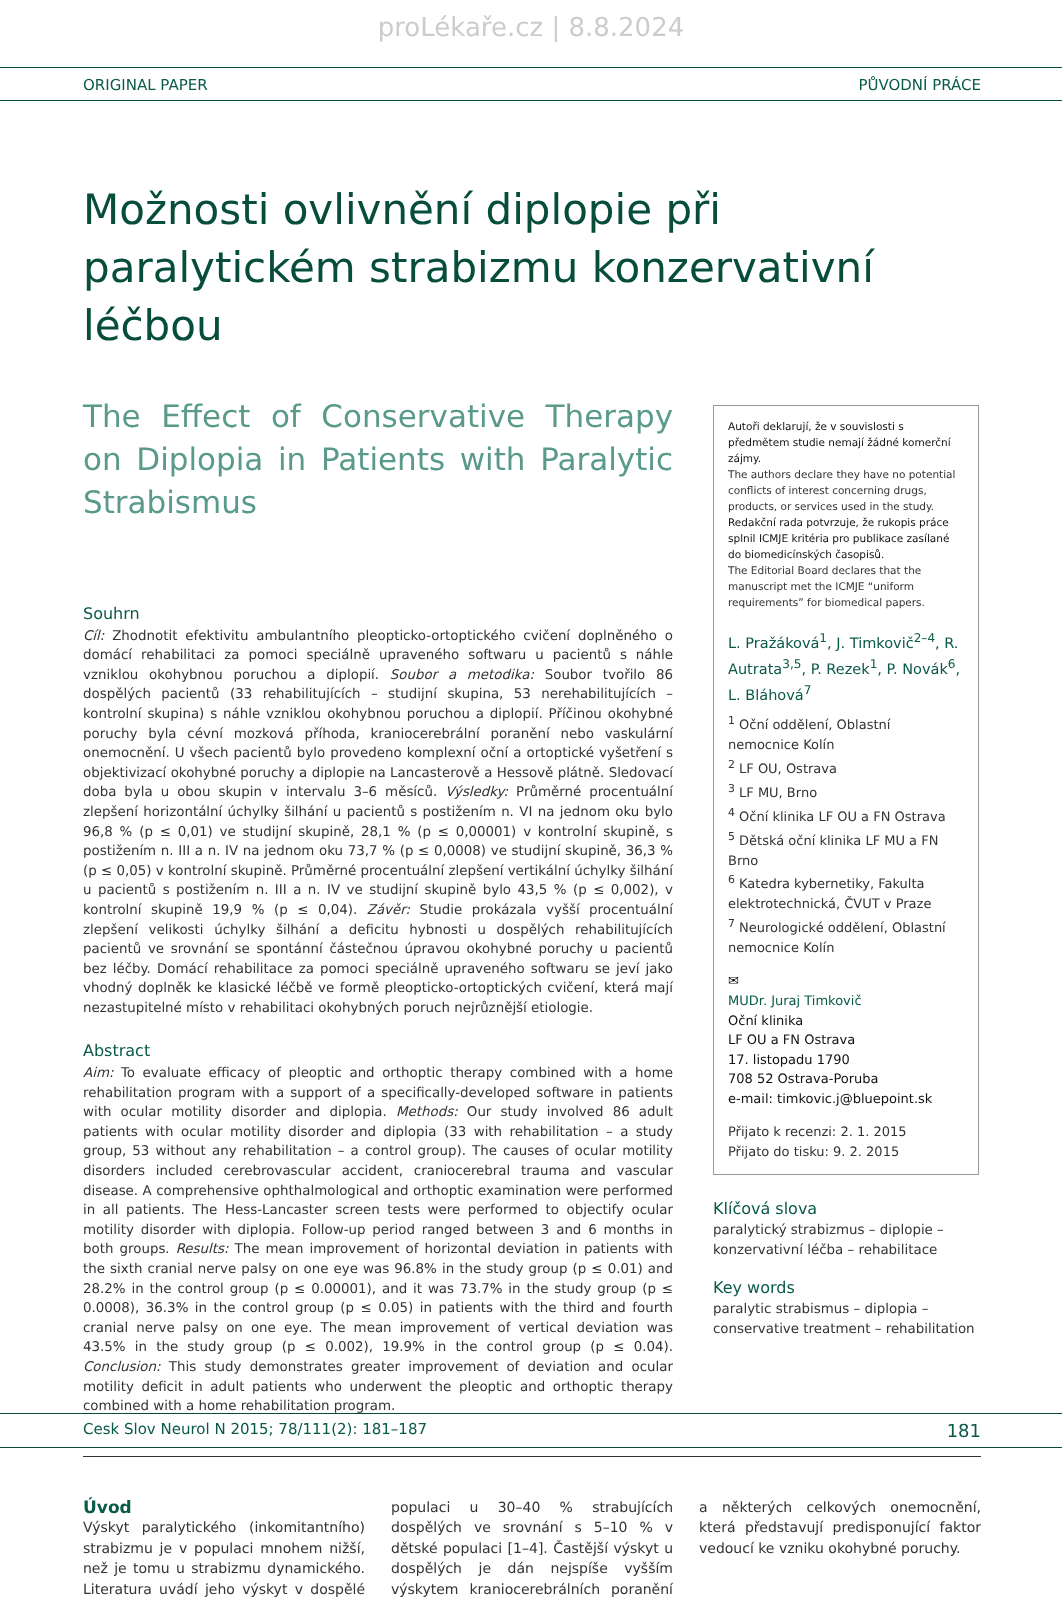proLékaře.cz | 8.8.2024
ORIGINAL PAPER PŮVODNÍ PRÁCE
Možnosti ovlivnění diplopie při paralytickém strabizmu konzervativní léčbou
The Effect of Conservative Therapy on Diplopia in Patients with Paralytic Strabismus
Souhrn
Cíl: Zhodnotit efektivitu ambulantního pleopticko-ortoptického cvičení doplněného o domácí rehabilitaci za pomoci speciálně upraveného softwaru u pacientů s náhle vzniklou okohybnou poruchou a diplopií. Soubor a metodika: Soubor tvořilo 86 dospělých pacientů (33 rehabilitujících – studijní skupina, 53 nerehabilitujících – kontrolní skupina) s náhle vzniklou okohybnou poruchou a diplopií. Příčinou okohybné poruchy byla cévní mozková příhoda, kraniocerebrální poranění nebo vaskulární onemocnění. U všech pacientů bylo provedeno komplexní oční a ortoptické vyšetření s objektivizací okohybné poruchy a diplopie na Lancasterově a Hessově plátně. Sledovací doba byla u obou skupin v intervalu 3–6 měsíců. Výsledky: Průměrné procentuální zlepšení horizontální úchylky šilhání u pacientů s postižením n. VI na jednom oku bylo 96,8 % (p ≤ 0,01) ve studijní skupině, 28,1 % (p ≤ 0,00001) v kontrolní skupině, s postižením n. III a n. IV na jednom oku 73,7 % (p ≤ 0,0008) ve studijní skupině, 36,3 % (p ≤ 0,05) v kontrolní skupině. Průměrné procentuální zlepšení vertikální úchylky šilhání u pacientů s postižením n. III a n. IV ve studijní skupině bylo 43,5 % (p ≤ 0,002), v kontrolní skupině 19,9 % (p ≤ 0,04). Závěr: Studie prokázala vyšší procentuální zlepšení velikosti úchylky šilhání a deficitu hybnosti u dospělých rehabilitujících pacientů ve srovnání se spontánní částečnou úpravou okohybné poruchy u pacientů bez léčby. Domácí rehabilitace za pomoci speciálně upraveného softwaru se jeví jako vhodný doplněk ke klasické léčbě ve formě pleopticko-ortoptických cvičení, která mají nezastupitelné místo v rehabilitaci okohybných poruch nejrůznější etiologie.
Abstract
Aim: To evaluate efficacy of pleoptic and orthoptic therapy combined with a home rehabilitation program with a support of a specifically-developed software in patients with ocular motility disorder and diplopia. Methods: Our study involved 86 adult patients with ocular motility disorder and diplopia (33 with rehabilitation – a study group, 53 without any rehabilitation – a control group). The causes of ocular motility disorders included cerebrovascular accident, craniocerebral trauma and vascular disease. A comprehensive ophthalmological and orthoptic examination were performed in all patients. The Hess-Lancaster screen tests were performed to objectify ocular motility disorder with diplopia. Follow-up period ranged between 3 and 6 months in both groups. Results: The mean improvement of horizontal deviation in patients with the sixth cranial nerve palsy on one eye was 96.8% in the study group (p ≤ 0.01) and 28.2% in the control group (p ≤ 0.00001), and it was 73.7% in the study group (p ≤ 0.0008), 36.3% in the control group (p ≤ 0.05) in patients with the third and fourth cranial nerve palsy on one eye. The mean improvement of vertical deviation was 43.5% in the study group (p ≤ 0.002), 19.9% in the control group (p ≤ 0.04). Conclusion: This study demonstrates greater improvement of deviation and ocular motility deficit in adult patients who underwent the pleoptic and orthoptic therapy combined with a home rehabilitation program.
Autoři deklarují, že v souvislosti s předmětem studie nemají žádné komerční zájmy.
The authors declare they have no potential conflicts of interest concerning drugs, products, or services used in the study.
Redakční rada potvrzuje, že rukopis práce splnil ICMJE kritéria pro publikace zasílané do biomedicínských časopisů.
The Editorial Board declares that the manuscript met the ICMJE “uniform requirements” for biomedical papers.
L. Pražáková<sup>1</sup>, J. Timkovič<sup>2–4</sup>, R. Autrata<sup>3,5</sup>, P. Rezek<sup>1</sup>, P. Novák<sup>6</sup>, L. Bláhová<sup>7</sup>
<sup>1</sup> Oční oddělení, Oblastní nemocnice Kolín
<sup>2</sup> LF OU, Ostrava
<sup>3</sup> LF MU, Brno
<sup>4</sup> Oční klinika LF OU a FN Ostrava
<sup>5</sup> Dětská oční klinika LF MU a FN Brno
<sup>6</sup> Katedra kybernetiky, Fakulta elektrotechnická, ČVUT v Praze
<sup>7</sup> Neurologické oddělení, Oblastní nemocnice Kolín
✉
MUDr. Juraj Timkovič
Oční klinika
LF OU a FN Ostrava
17. listopadu 1790
708 52 Ostrava-Poruba
e-mail: timkovic.j@bluepoint.sk
Přijato k recenzi: 2. 1. 2015
Přijato do tisku: 9. 2. 2015
Klíčová slova
paralytický strabizmus – diplopie – konzervativní léčba – rehabilitace
Key words
paralytic strabismus – diplopia – conservative treatment – rehabilitation
Úvod
Výskyt paralytického (inkomitantního) strabizmu je v populaci mnohem nižší, než je tomu u strabizmu dynamického. Literatura uvádí jeho výskyt v dospělé populaci u 30–40 % strabujících dospělých ve srovnání s 5–10 % v dětské populaci [1–4]. Častější výskyt u dospělých je dán nejspíše vyšším výskytem kraniocerebrálních poranění a některých celkových onemocnění, která představují predisponující faktor vedoucí ke vzniku okohybné poruchy.
Cesk Slov Neurol N 2015; 78/111(2): 181–187 181